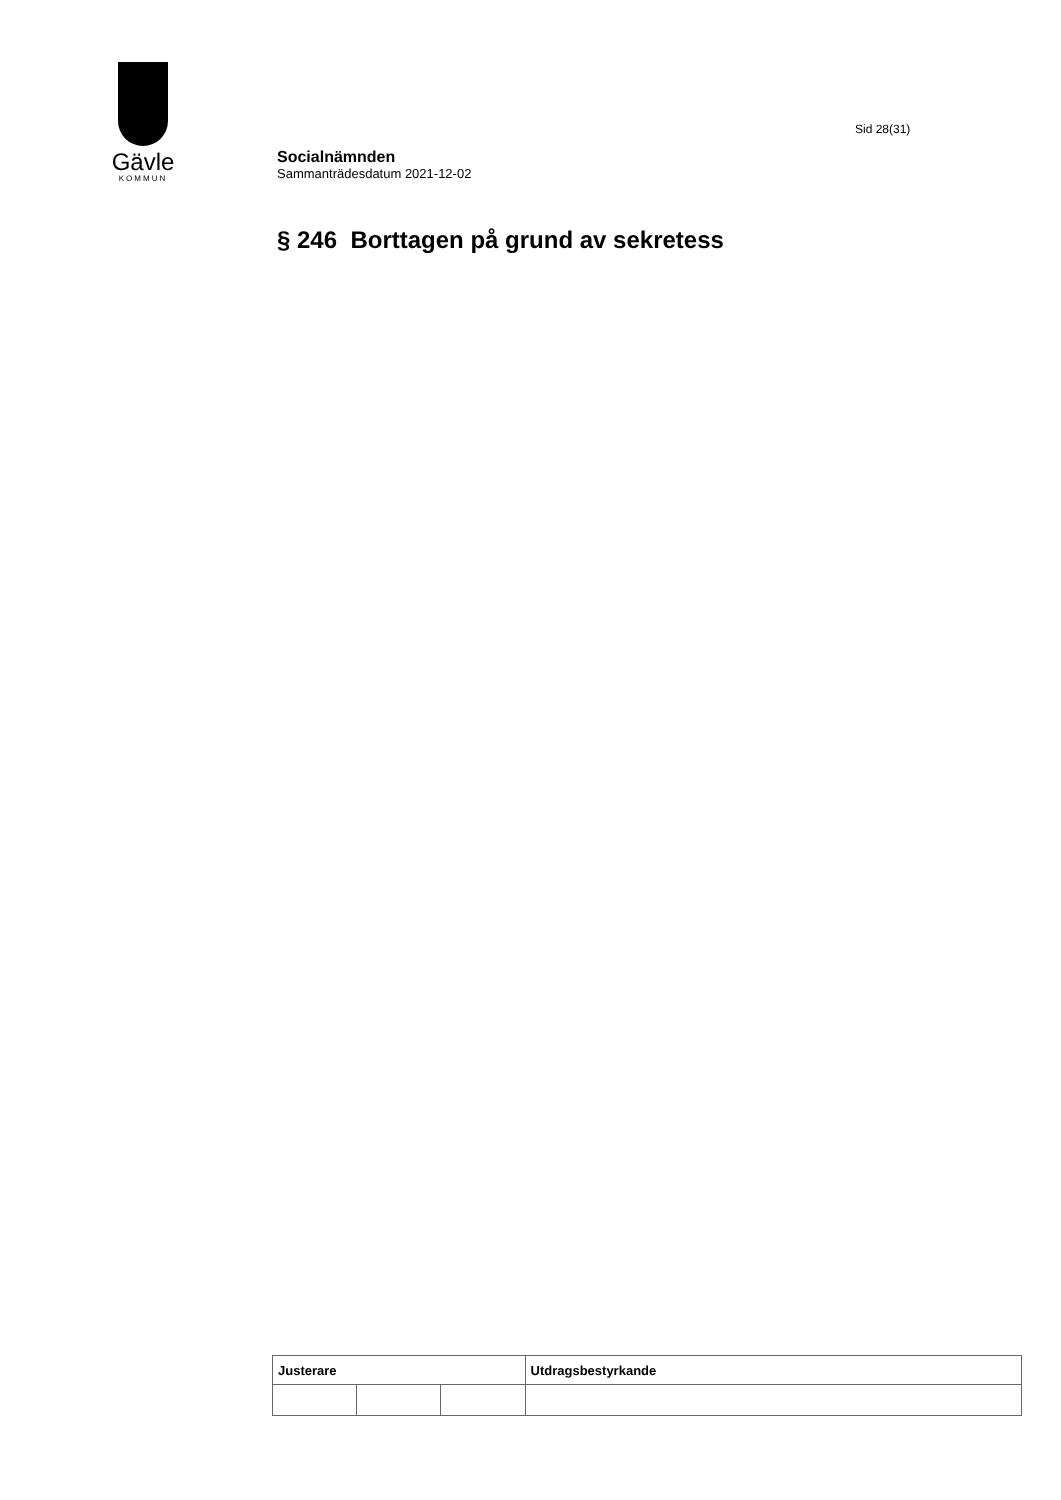Gävle
KOMMUN
Sid 28(31)
Socialnämnden
Sammanträdesdatum 2021-12-02
§ 246 Borttagen på grund av sekretess
| Justerare | | | Utdragsbestyrkande |
| --- | --- | --- | --- |